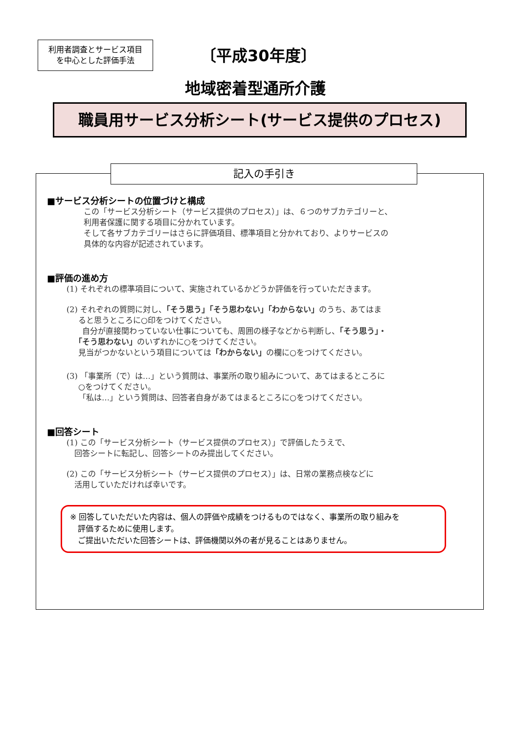利用者調査とサービス項目
を中心とした評価手法
〔平成30年度〕
地域密着型通所介護
職員用サービス分析シート(サービス提供のプロセス)
記入の手引き
■サービス分析シートの位置づけと構成
この「サービス分析シート（サービス提供のプロセス）」は、６つのサブカテゴリーと、
利用者保護に関する項目に分かれています。
そして各サブカテゴリーはさらに評価項目、標準項目と分かれており、よりサービスの
具体的な内容が記述されています。
■評価の進め方
(1) それぞれの標準項目について、実施されているかどうか評価を行っていただきます。
(2) それぞれの質問に対し、「そう思う」「そう思わない」「わからない」のうち、あてはま
  ると思うところに○印をつけてください。
  自分が直接関わっていない仕事についても、周囲の様子などから判断し、「そう思う」・
 「そう思わない」のいずれかに○をつけてください。
  見当がつかないという項目については「わからない」の欄に○をつけてください。
(3) 「事業所（で）は…」という質問は、事業所の取り組みについて、あてはまるところに
  ○をつけてください。
  「私は…」という質問は、回答者自身があてはまるところに○をつけてください。
■回答シート
(1) この「サービス分析シート（サービス提供のプロセス）」で評価したうえで、
 回答シートに転記し、回答シートのみ提出してください。
(2) この「サービス分析シート（サービス提供のプロセス）」は、日常の業務点検などに
 活用していただければ幸いです。
※ 回答していただいた内容は、個人の評価や成績をつけるものではなく、事業所の取り組みを
 評価するために使用します。
 ご提出いただいた回答シートは、評価機関以外の者が見ることはありません。